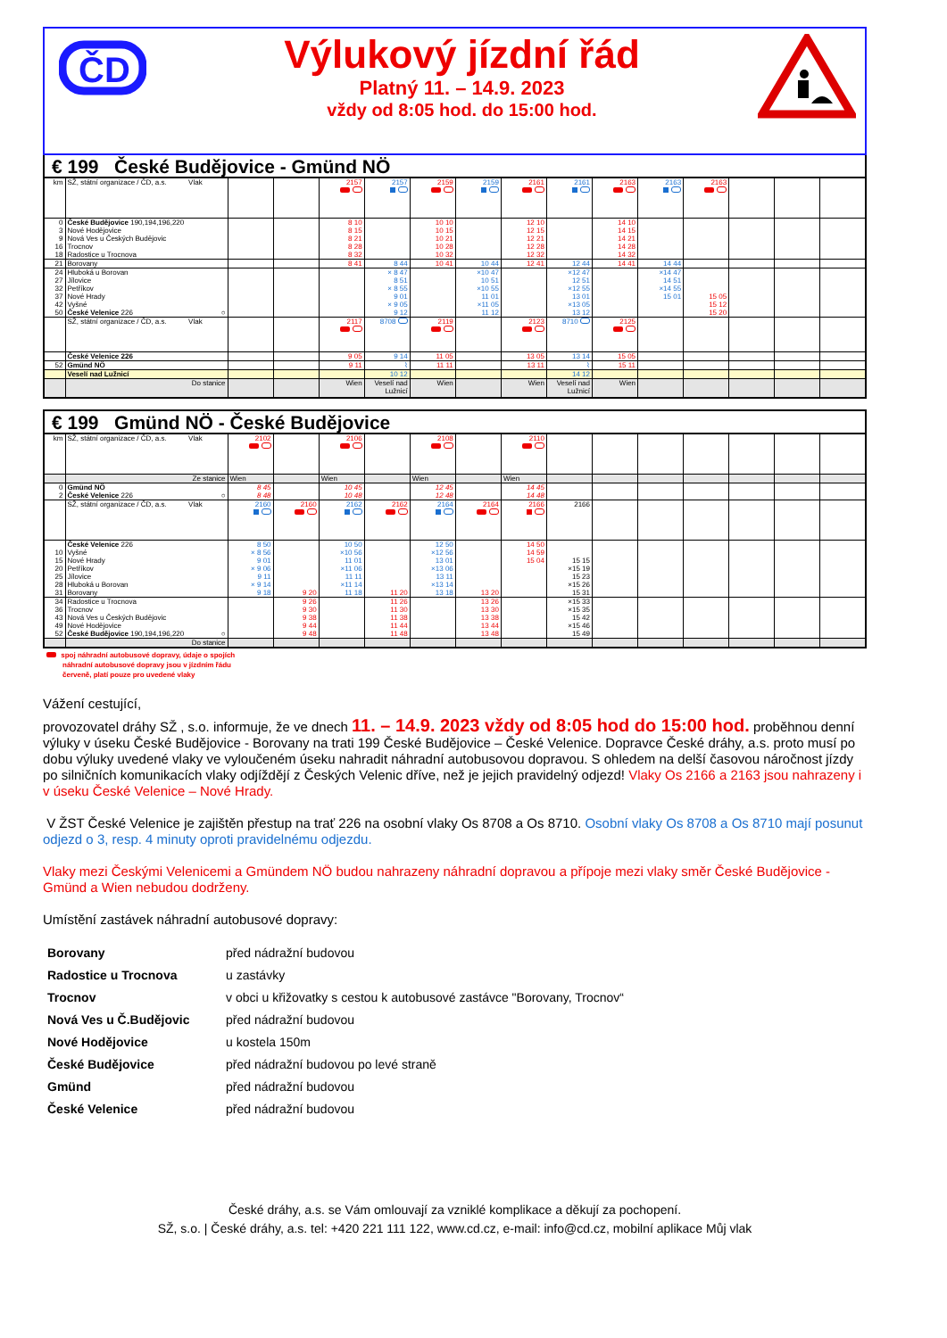ČD
Výlukový jízdní řád
Platný 11. – 14.9. 2023
vždy od 8:05 hod. do 15:00 hod.
€ 199 České Budějovice - Gmünd NÖ
| km | SŽ, státní organizace / ČD, a.s. Vlak | | | 2157 | 2157 | 2159 | 2159 | 2161 | 2161 | 2163 | 2163 | 2163 | | | |
| 0 | České Budějovice 190,194,196,220 | | | 8 10 | | 10 10 | | 12 10 | | 14 10 | | | | | |
| 3 | Nové Hodějovice | | | 8 15 | | 10 15 | | 12 15 | | 14 15 | | | | | |
| 9 | Nová Ves u Českých Budějovic | | | 8 21 | | 10 21 | | 12 21 | | 14 21 | | | | | |
| 16 | Trocnov | | | 8 28 | | 10 28 | | 12 28 | | 14 28 | | | | | |
| 18 | Radostice u Trocnova | | | 8 32 | | 10 32 | | 12 32 | | 14 32 | | | | | |
| 21 | Borovany | | | 8 41 | 8 44 | 10 41 | 10 44 | 12 41 | 12 44 | 14 41 | 14 44 | | | | |
| 24 | Hluboká u Borovan | | | | × 8 47 | | ×10 47 | | ×12 47 | | ×14 47 | | | | |
| 27 | Jílovice | | | | 8 51 | | 10 51 | | 12 51 | | 14 51 | | | | |
| 32 | Petříkov | | | | × 8 55 | | ×10 55 | | ×12 55 | | ×14 55 | | | | |
| 37 | Nové Hrady | | | | 9 01 | | 11 01 | | 13 01 | | 15 01 | 15 05 | | | |
| 42 | Vyšné | | | | × 9 05 | | ×11 05 | | ×13 05 | | | 15 12 | | | |
| 50 | České Velenice 226 ○ | | | | 9 12 | | 11 12 | | 13 12 | | | 15 20 | | | |
| | SŽ, státní organizace / ČD, a.s. Vlak | | | 2117 | 8708 | 2119 | | 2123 | 8710 | 2125 | | | | | |
| | České Velenice 226 | | | 9 05 | 9 14 | 11 05 | | 13 05 | 13 14 | 15 05 | | | | | |
| 52 | Gmünd NÖ | | | 9 11 | ⌇ | 11 11 | | 13 11 | ⌇ | 15 11 | | | | | |
| | Veselí nad Lužnicí | | | | 10 12 | | | | 14 12 | | | | | | |
| | Do stanice | | | Wien | Veselí nad Lužnicí | Wien | | Wien | Veselí nad Lužnicí | Wien | | | | | |
€ 199 Gmünd NÖ - České Budějovice
| km | SŽ, státní organizace / ČD, a.s. Vlak | 2102 | | 2106 | | 2108 | | 2110 | | | | | | | |
| | Ze stanice | Wien | | Wien | | Wien | | Wien | | | | | | | |
| 0 | Gmünd NÖ | 8 45 | | 10 45 | | 12 45 | | 14 45 | | | | | | | |
| 2 | České Velenice 226 ○ | 8 48 | | 10 48 | | 12 48 | | 14 48 | | | | | | | |
| | SŽ, státní organizace / ČD, a.s. Vlak | 2160 | 2160 | 2162 | 2162 | 2164 | 2164 | 2166 | 2166 | | | | | | |
| | České Velenice 226 | 8 50 | | 10 50 | | 12 50 | | 14 50 | | | | | | | |
| 10 | Vyšné | × 8 56 | | ×10 56 | | ×12 56 | | 14 59 | | | | | | | |
| 15 | Nové Hrady | 9 01 | | 11 01 | | 13 01 | | 15 04 | 15 15 | | | | | | |
| 20 | Petříkov | × 9 06 | | ×11 06 | | ×13 06 | | | ×15 19 | | | | | | |
| 25 | Jílovice | 9 11 | | 11 11 | | 13 11 | | | 15 23 | | | | | | |
| 28 | Hluboká u Borovan | × 9 14 | | ×11 14 | | ×13 14 | | | ×15 26 | | | | | | |
| 31 | Borovany | 9 18 | 9 20 | 11 18 | 11 20 | 13 18 | 13 20 | | 15 31 | | | | | | |
| 34 | Radostice u Trocnova | | 9 26 | | 11 26 | | 13 26 | | ×15 33 | | | | | | |
| 36 | Trocnov | | 9 30 | | 11 30 | | 13 30 | | ×15 35 | | | | | | |
| 43 | Nová Ves u Českých Budějovic | | 9 38 | | 11 38 | | 13 38 | | 15 42 | | | | | | |
| 49 | Nové Hodějovice | | 9 44 | | 11 44 | | 13 44 | | ×15 46 | | | | | | |
| 52 | České Budějovice 190,194,196,220 ○ | | 9 48 | | 11 48 | | 13 48 | | 15 49 | | | | | | |
| | Do stanice | | | | | | | | | | | | | | |
spoj náhradní autobusové dopravy, údaje o spojích
náhradní autobusové dopravy jsou v jízdním řádu
červeně, platí pouze pro uvedené vlaky
Vážení cestující,
provozovatel dráhy SŽ , s.o. informuje, že ve dnech 11. – 14.9. 2023 vždy od 8:05 hod do 15:00 hod. proběhnou denní výluky v úseku České Budějovice - Borovany na trati 199 České Budějovice – České Velenice. Dopravce České dráhy, a.s. proto musí po dobu výluky uvedené vlaky ve vyloučeném úseku nahradit náhradní autobusovou dopravou. S ohledem na delší časovou náročnost jízdy po silničních komunikacích vlaky odjíždějí z Českých Velenic dříve, než je jejich pravidelný odjezd! Vlaky Os 2166 a 2163 jsou nahrazeny i v úseku České Velenice – Nové Hrady.
V ŽST České Velenice je zajištěn přestup na trať 226 na osobní vlaky Os 8708 a Os 8710. Osobní vlaky Os 8708 a Os 8710 mají posunut odjezd o 3, resp. 4 minuty oproti pravidelnému odjezdu.
Vlaky mezi Českými Velenicemi a Gmündem NÖ budou nahrazeny náhradní dopravou a přípoje mezi vlaky směr České Budějovice - Gmünd a Wien nebudou dodrženy.
Umístění zastávek náhradní autobusové dopravy:
| Borovany | před nádražní budovou |
| Radostice u Trocnova | u zastávky |
| Trocnov | v obci u křižovatky s cestou k autobusové zastávce "Borovany, Trocnov“ |
| Nová Ves u Č.Budějovic | před nádražní budovou |
| Nové Hodějovice | u kostela 150m |
| České Budějovice | před nádražní budovou po levé straně |
| Gmünd | před nádražní budovou |
| České Velenice | před nádražní budovou |
České dráhy, a.s. se Vám omlouvají za vzniklé komplikace a děkují za pochopení.
SŽ, s.o. | České dráhy, a.s. tel: +420 221 111 122, www.cd.cz, e-mail: info@cd.cz, mobilní aplikace Můj vlak